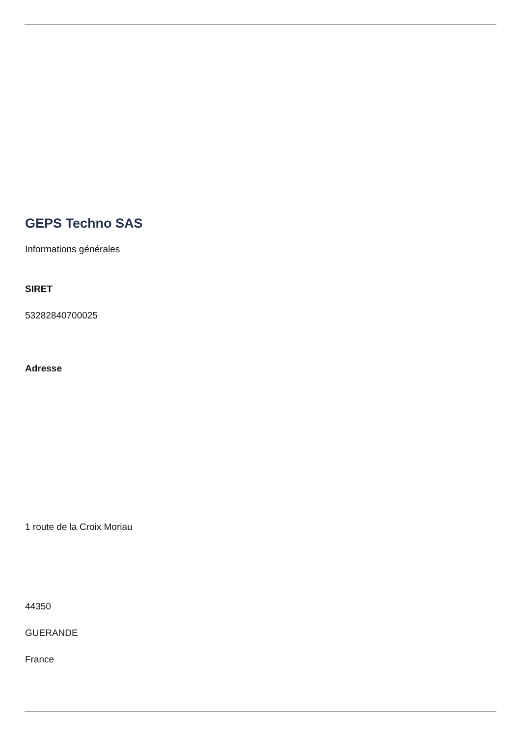GEPS Techno SAS
Informations générales
SIRET
53282840700025
Adresse
1 route de la Croix Moriau
44350
GUERANDE
France